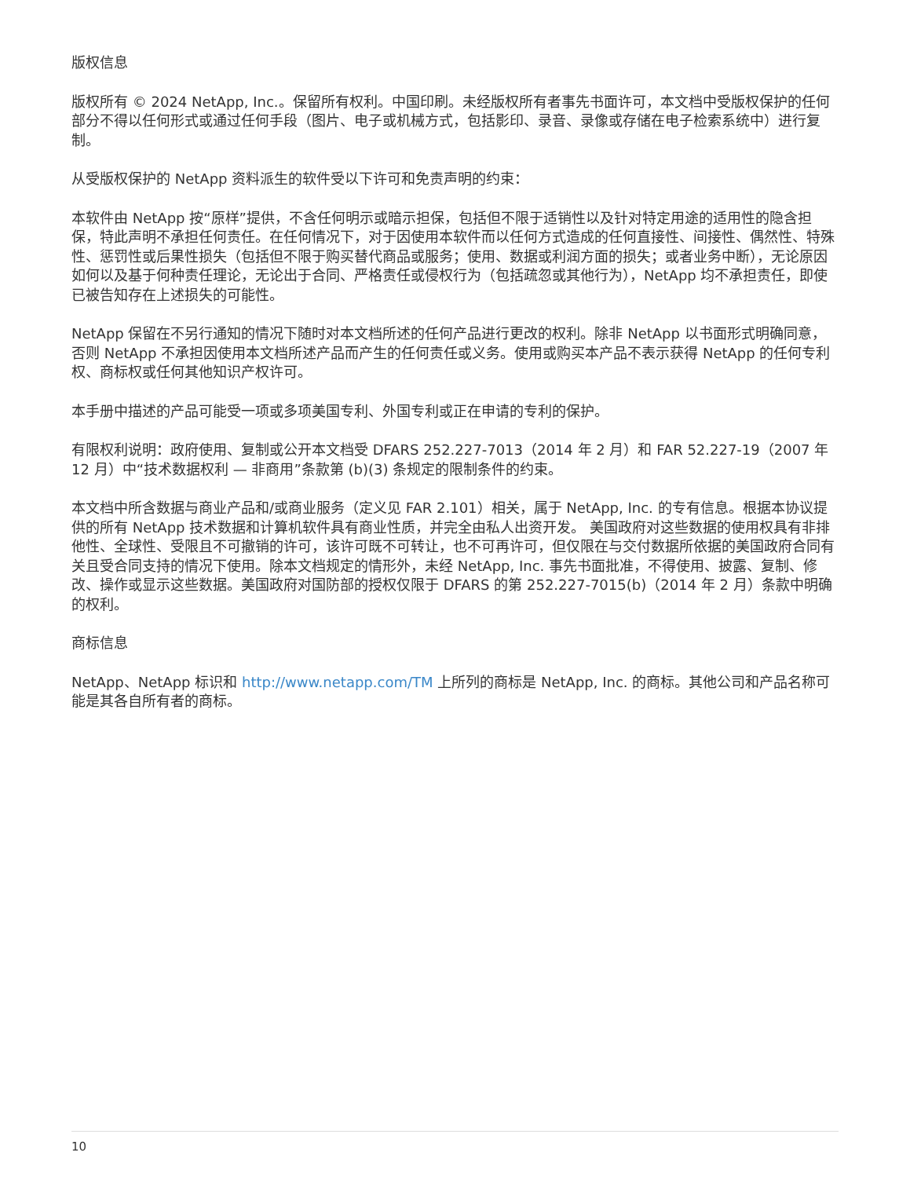版权信息
版权所有 © 2024 NetApp, Inc.。保留所有权利。中国印刷。未经版权所有者事先书面许可，本文档中受版权保护的任何部分不得以任何形式或通过任何手段（图片、电子或机械方式，包括影印、录音、录像或存储在电子检索系统中）进行复制。
从受版权保护的 NetApp 资料派生的软件受以下许可和免责声明的约束：
本软件由 NetApp 按“原样”提供，不含任何明示或暗示担保，包括但不限于适销性以及针对特定用途的适用性的隐含担保，特此声明不承担任何责任。在任何情况下，对于因使用本软件而以任何方式造成的任何直接性、间接性、偶然性、特殊性、惩罚性或后果性损失（包括但不限于购买替代商品或服务；使用、数据或利润方面的损失；或者业务中断），无论原因如何以及基于何种责任理论，无论出于合同、严格责任或侵权行为（包括疏忽或其他行为），NetApp 均不承担责任，即使已被告知存在上述损失的可能性。
NetApp 保留在不另行通知的情况下随时对本文档所述的任何产品进行更改的权利。除非 NetApp 以书面形式明确同意，否则 NetApp 不承担因使用本文档所述产品而产生的任何责任或义务。使用或购买本产品不表示获得 NetApp 的任何专利权、商标权或任何其他知识产权许可。
本手册中描述的产品可能受一项或多项美国专利、外国专利或正在申请的专利的保护。
有限权利说明：政府使用、复制或公开本文档受 DFARS 252.227-7013（2014 年 2 月）和 FAR 52.227-19（2007 年 12 月）中“技术数据权利 — 非商用”条款第 (b)(3) 条规定的限制条件的约束。
本文档中所含数据与商业产品和/或商业服务（定义见 FAR 2.101）相关，属于 NetApp, Inc. 的专有信息。根据本协议提供的所有 NetApp 技术数据和计算机软件具有商业性质，并完全由私人出资开发。 美国政府对这些数据的使用权具有非排他性、全球性、受限且不可撤销的许可，该许可既不可转让，也不可再许可，但仅限在与交付数据所依据的美国政府合同有关且受合同支持的情况下使用。除本文档规定的情形外，未经 NetApp, Inc. 事先书面批准，不得使用、披露、复制、修改、操作或显示这些数据。美国政府对国防部的授权仅限于 DFARS 的第 252.227-7015(b)（2014 年 2 月）条款中明确的权利。
商标信息
NetApp、NetApp 标识和 http://www.netapp.com/TM 上所列的商标是 NetApp, Inc. 的商标。其他公司和产品名称可能是其各自所有者的商标。
10